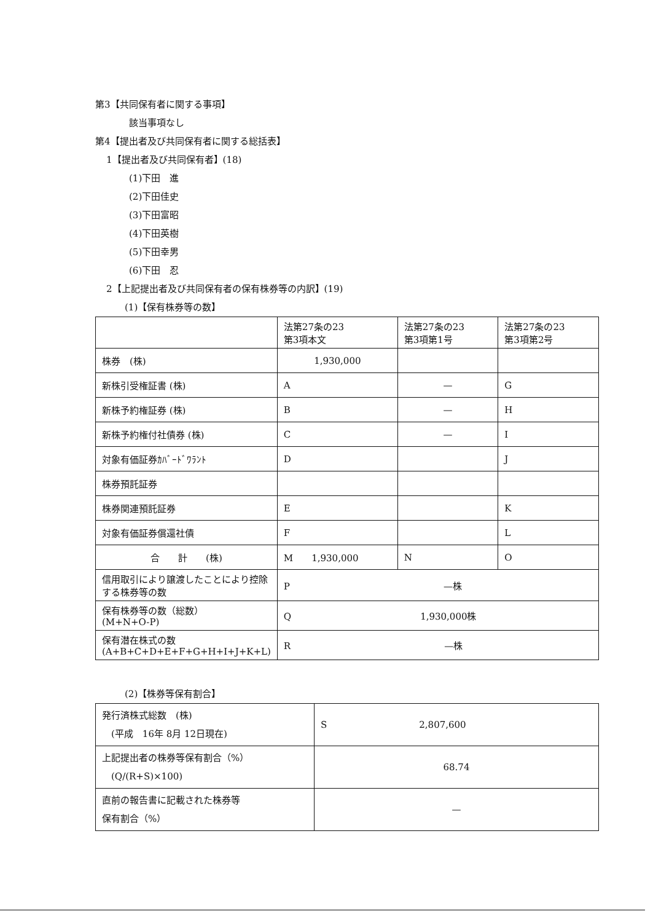第3【共同保有者に関する事項】
該当事項なし
第4【提出者及び共同保有者に関する総括表】
1【提出者及び共同保有者】(18)
(1)下田　進
(2)下田佳史
(3)下田富昭
(4)下田英樹
(5)下田幸男
(6)下田　忍
2【上記提出者及び共同保有者の保有株券等の内訳】(19)
(1)【保有株券等の数】
| | 法第27条の23 第3項本文 | 法第27条の23 第3項第1号 | 法第27条の23 第3項第2号 |
| 株券 (株) | 1,930,000 | | |
| 新株引受権証書 (株) | A | — | G |
| 新株予約権証券 (株) | B | — | H |
| 新株予約権付社債券 (株) | C | — | I |
| 対象有価証券ｶﾊﾞｰﾄﾞﾜﾗﾝﾄ | D | | J |
| 株券預託証券 | | | |
| 株券関連預託証券 | E | | K |
| 対象有価証券償還社債 | F | | L |
| 合 計 (株) | M 1,930,000 | N | O |
| 信用取引により譲渡したことにより控除する株券等の数 | P —株 | | |
| 保有株券等の数（総数） (M+N+O-P) | Q 1,930,000株 | | |
| 保有潜在株式の数 (A+B+C+D+E+F+G+H+I+J+K+L) | R —株 | | |
(2)【株券等保有割合】
| 発行済株式総数 (株) (平成 16年 8月 12日現在) | S 2,807,600 |
| 上記提出者の株券等保有割合（%） (Q/(R+S)×100) | 68.74 |
| 直前の報告書に記載された株券等 保有割合（%） | — |